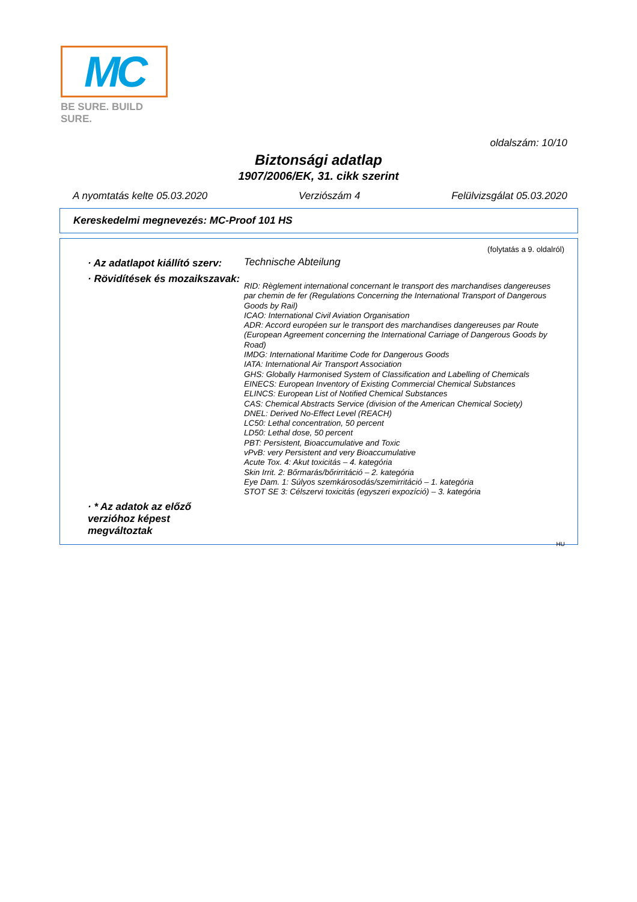MC
BE SURE. BUILD SURE.
oldalszám: 10/10
Biztonsági adatlap
1907/2006/EK, 31. cikk szerint
A nyomtatás kelte 05.03.2020 Verziószám 4 Felülvizsgálat 05.03.2020
Kereskedelmi megnevezés: MC-Proof 101 HS
(folytatás a 9. oldalról)
· Az adatlapot kiállító szerv:
Technische Abteilung
· Rövidítések és mozaikszavak:
RID: Règlement international concernant le transport des marchandises dangereuses par chemin de fer (Regulations Concerning the International Transport of Dangerous Goods by Rail)
ICAO: International Civil Aviation Organisation
ADR: Accord européen sur le transport des marchandises dangereuses par Route (European Agreement concerning the International Carriage of Dangerous Goods by Road)
IMDG: International Maritime Code for Dangerous Goods
IATA: International Air Transport Association
GHS: Globally Harmonised System of Classification and Labelling of Chemicals
EINECS: European Inventory of Existing Commercial Chemical Substances
ELINCS: European List of Notified Chemical Substances
CAS: Chemical Abstracts Service (division of the American Chemical Society)
DNEL: Derived No-Effect Level (REACH)
LC50: Lethal concentration, 50 percent
LD50: Lethal dose, 50 percent
PBT: Persistent, Bioaccumulative and Toxic
vPvB: very Persistent and very Bioaccumulative
Acute Tox. 4: Akut toxicitás – 4. kategória
Skin Irrit. 2: Bőrmarás/bőrirritáció – 2. kategória
Eye Dam. 1: Súlyos szemkárosodás/szemirritáció – 1. kategória
STOT SE 3: Célszervi toxicitás (egyszeri expozíció) – 3. kategória
· * Az adatok az előző verzióhoz képest megváltoztak
HU